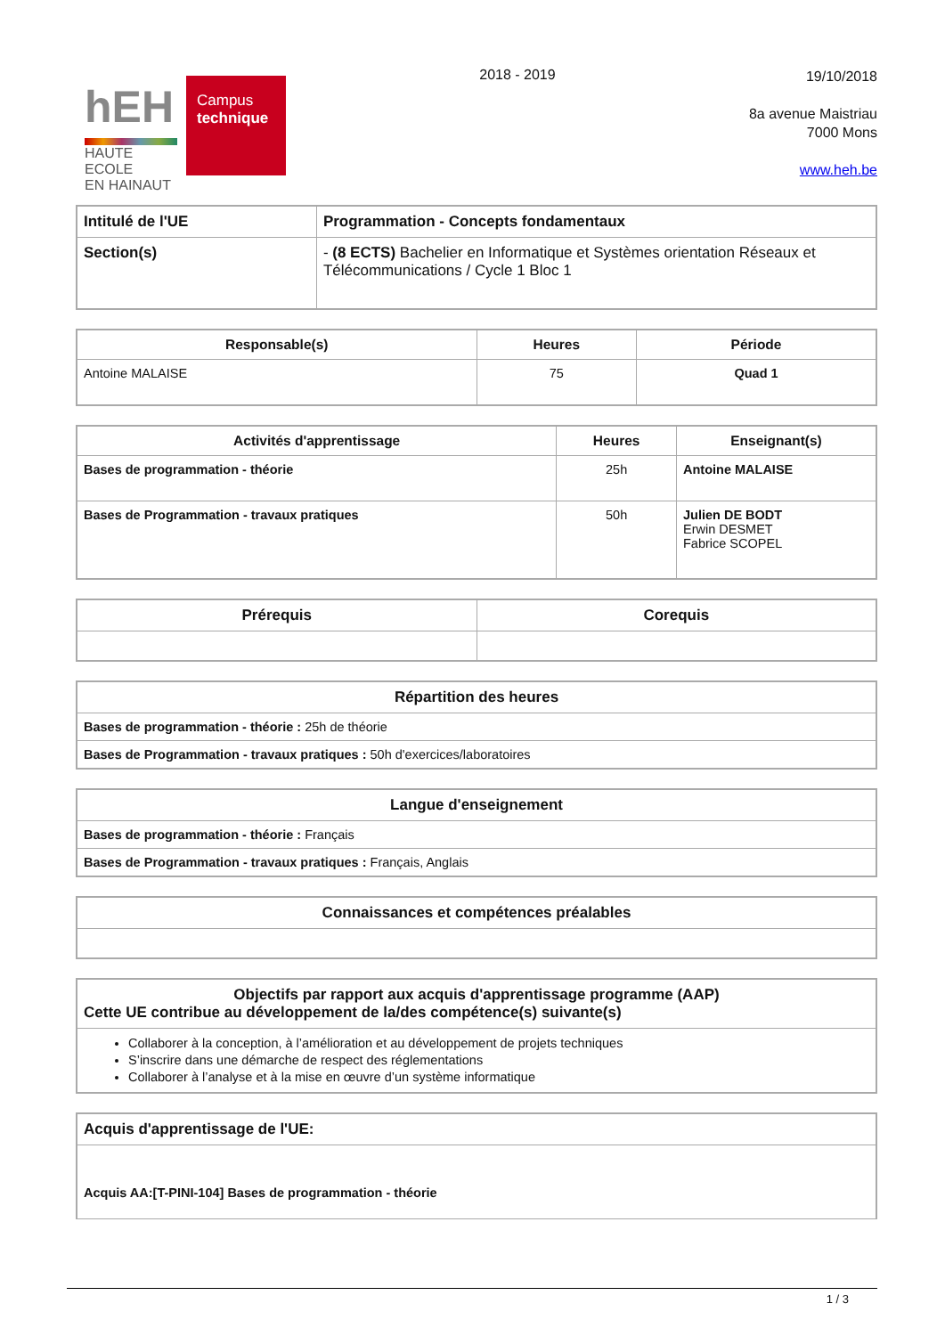hEH
HAUTE ECOLE
EN HAINAUT
Campus
technique
2018 - 2019
19/10/2018
8a avenue Maistriau
7000 Mons
www.heh.be
| Intitulé de l'UE | Programmation - Concepts fondamentaux |
| Section(s) | - (8 ECTS) Bachelier en Informatique et Systèmes orientation Réseaux et Télécommunications / Cycle 1 Bloc 1 |
| Responsable(s) | Heures | Période |
| --- | --- | --- |
| Antoine MALAISE | 75 | Quad 1 |
| Activités d'apprentissage | Heures | Enseignant(s) |
| --- | --- | --- |
| Bases de programmation - théorie | 25h | Antoine MALAISE |
| Bases de Programmation - travaux pratiques | 50h | Julien DE BODT Erwin DESMET Fabrice SCOPEL |
| Prérequis | Corequis |
| --- | --- |
| Répartition des heures |
| --- |
| Bases de programmation - théorie : 25h de théorie |
| Bases de Programmation - travaux pratiques : 50h d'exercices/laboratoires |
| Langue d'enseignement |
| --- |
| Bases de programmation - théorie : Français |
| Bases de Programmation - travaux pratiques : Français, Anglais |
| Connaissances et compétences préalables |
| --- |
| Objectifs par rapport aux acquis d'apprentissage programme (AAP) Cette UE contribue au développement de la/des compétence(s) suivante(s) |
| --- |
| Collaborer à la conception, à l’amélioration et au développement de projets techniques S’inscrire dans une démarche de respect des réglementations Collaborer à l’analyse et à la mise en œuvre d’un système informatique |
| Acquis d'apprentissage de l'UE: |
| Acquis AA:[T-PINI-104] Bases de programmation - théorie |
1 / 3